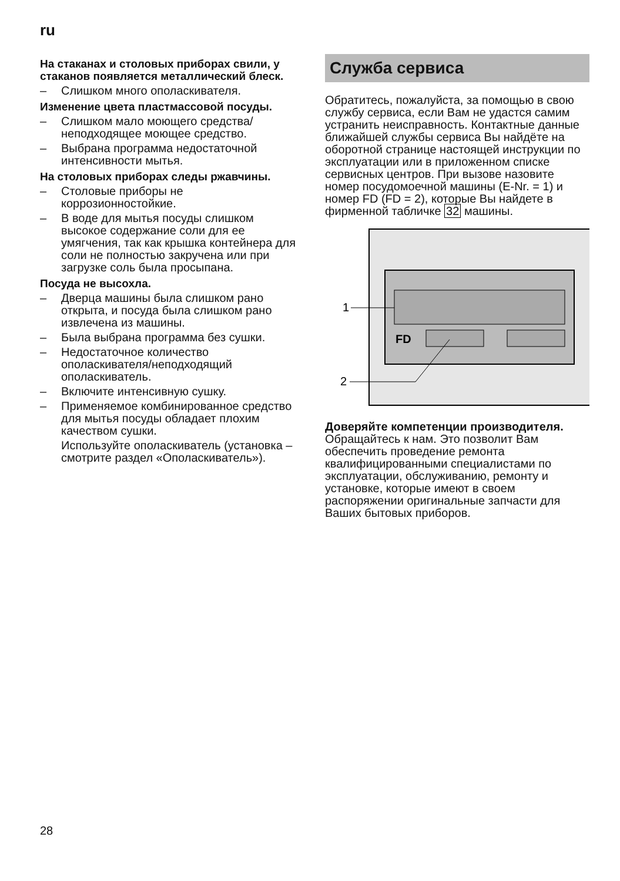ru
На стаканах и столовых приборах свили, у стаканов появляется металлический блеск.
– Слишком много ополаскивателя.
Изменение цвета пластмассовой посуды.
– Слишком мало моющего средства/ неподходящее моющее средство.
– Выбрана программа недостаточной интенсивности мытья.
На столовых приборах следы ржавчины.
– Столовые приборы не коррозионностойкие.
– В воде для мытья посуды слишком высокое содержание соли для ее умягчения, так как крышка контейнера для соли не полностью закручена или при загрузке соль была просыпана.
Посуда не высохла.
– Дверца машины была слишком рано открыта, и посуда была слишком рано извлечена из машины.
– Была выбрана программа без сушки.
– Недостаточное количество ополаскивателя/неподходящий ополаскиватель.
– Включите интенсивную сушку.
– Применяемое комбинированное средство для мытья посуды обладает плохим качеством сушки.
Используйте ополаскиватель (установка – смотрите раздел «Ополаскиватель»).
Служба сервиса
Обратитесь, пожалуйста, за помощью в свою службу сервиса, если Вам не удастся самим устранить неисправность. Контактные данные ближайшей службы сервиса Вы найдёте на оборотной странице настоящей инструкции по эксплуатации или в приложенном списке сервисных центров. При вызове назовите номер посудомоечной машины (E-Nr. = 1) и номер FD (FD = 2), которые Вы найдете в фирменной табличке 32 машины.
FD
1
2
Доверяйте компетенции производителя. Обращайтесь к нам. Это позволит Вам обеспечить проведение ремонта квалифицированными специалистами по эксплуатации, обслуживанию, ремонту и установке, которые имеют в своем распоряжении оригинальные запчасти для Ваших бытовых приборов.
28